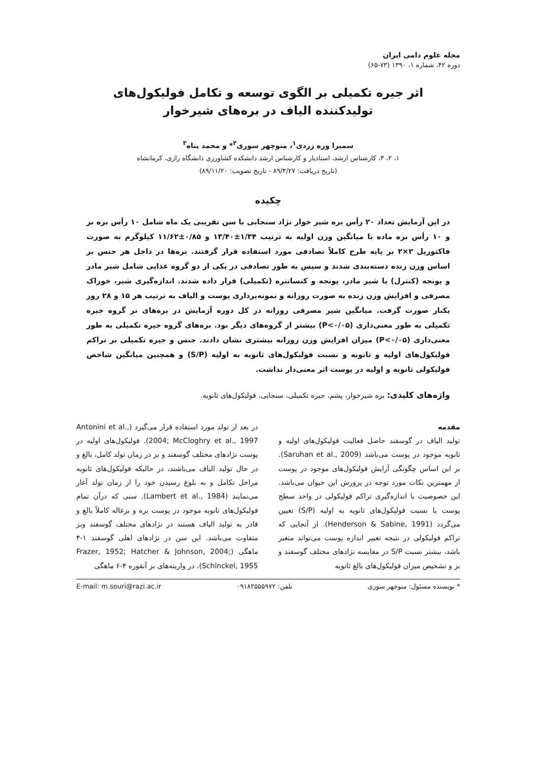مجله علوم دامی ایران
دوره ۴۲، شماره ۱، ۱۳۹۰ (۷۳-۶۵)
اثر جیره تکمیلی بر الگوی توسعه و تکامل فولیکول‌های
تولیدکننده الیاف در بره‌های شیرخوار
سمیرا وره زردی<sup>۱</sup>، منوچهر سوری<sup>۲</sup>* و محمد پناه<sup>۳</sup>
۱، ۲، ۳، کارشناس ارشد، استادیار و کارشناس ارشد دانشکده کشاورزی دانشگاه رازی، کرمانشاه
(تاریخ دریافت: ۸۹/۴/۲۷ - تاریخ تصویب: ۸۹/۱۱/۲۰)
چکیده
در این آزمایش تعداد ۲۰ رأس بره شیر خوار نژاد سنجابی با سن تقریبی یک ماه شامل ۱۰ رأس بره نر و ۱۰ رأس بره ماده با میانگین وزن اولیه به ترتیب ۱/۳۴±۱۳/۴۰ و ۰/۸۵±۱۱/۶۲ کیلوگرم به صورت فاکتوریل ۲×۲ بر پایه طرح کاملاً تصادفی مورد استفاده قرار گرفتند. بره‌ها در داخل هر جنس بر اساس وزن زنده دسته‌بندی شدند و سپس به طور تصادفی در یکی از دو گروه غذایی شامل شیر مادر و یونجه (کنترل) یا شیر مادر، یونجه و کنسانتره (تکمیلی) قرار داده شدند. اندازه‌گیری شیر، خوراک مصرفی و افزایش وزن زنده به صورت روزانه و نمونه‌برداری پوست و الیاف به ترتیب هر ۱۵ و ۲۸ روز یکبار صورت گرفت. میانگین شیر مصرفی روزانه در کل دوره آزمایش در بره‌های نر گروه جیره تکمیلی به طور معنی‌داری (P<۰/۰۵) بیشتر از گروه‌های دیگر بود. بره‌های گروه جیره تکمیلی به طور معنی‌داری (P<۰/۰۵) میزان افزایش وزن روزانه بیشتری نشان دادند. جنس و جیره تکمیلی بر تراکم فولیکول‌های اولیه و ثانویه و نسبت فولیکول‌های ثانویه به اولیه (S/P) و همچنین میانگین شاخص فولیکولی ثانویه و اولیه در پوست اثر معنی‌دار نداشت.
واژه‌های کلیدی: بره شیرخوار، پشم، جیره تکمیلی، سنجابی، فولیکول‌های ثانویه.
مقدمه
تولید الیاف در گوسفند حاصل فعالیت فولیکول‌های اولیه و ثانویه موجود در پوست می‌باشد (Saruhan et al., 2009). بر این اساس چگونگی آرایش فولیکول‌های موجود در پوست از مهمترین نکات مورد توجه در پرورش این حیوان می‌باشد. این خصوصیت با اندازه‌گیری تراکم فولیکولی در واحد سطح پوست یا نسبت فولیکول‌های ثانویه به اولیه (S/P) تعیین می‌گردد (Henderson & Sabine, 1991). از آنجایی که تراکم فولیکولی در نتیجه تغییر اندازه پوست می‌تواند متغیر باشد، بیشتر نسبت S/P در مقایسه نژادهای مختلف گوسفند و بز و تشخیص میزان فولیکول‌های بالغ ثانویه
در بعد از تولد مورد استفاده قرار می‌گیرد (Antonini et al., 2004; McCloghry et al., 1997). فولیکول‌های اولیه در پوست نژادهای مختلف گوسفند و بز در زمان تولد کامل، بالغ و در حال تولید الیاف می‌باشند، در حالیکه فولیکول‌های ثانویه مراحل تکامل و به بلوغ رسیدن خود را از زمان تولد آغاز می‌نمایند (Lambert et al., 1984). سنی که درآن تمام فولیکول‌های ثانویه موجود در پوست بره و بزغاله کاملاً بالغ و قادر به تولید الیاف هستند در نژادهای مختلف گوسفند وبز متفاوت می‌باشد. این سن در نژادهای اهلی گوسفند ۱-۴ ماهگی (Frazer, 1952; Hatcher & Johnson, 2004; Schinckel, 1955)، در واریته‌های بز آنقوره ۴-۶ ماهگی
* نویسنده مسئول: منوچهر سوری تلفن: ۰۹۱۸۳۵۵۵۹۷۲ E-mail: m.souri@razi.ac.ir